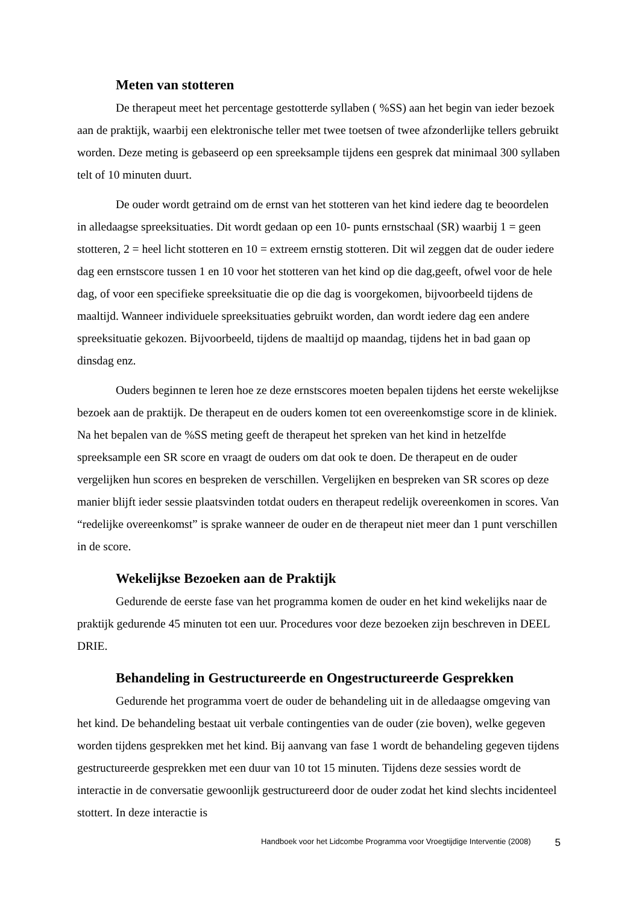Meten van stotteren
De therapeut meet het percentage gestotterde syllaben ( %SS) aan het begin van ieder bezoek aan de praktijk, waarbij een elektronische teller met twee toetsen of twee afzonderlijke tellers gebruikt worden. Deze meting is gebaseerd op een spreeksample tijdens een gesprek dat minimaal 300 syllaben telt of 10 minuten duurt.
De ouder wordt getraind om de ernst van het stotteren van het kind iedere dag te beoordelen in alledaagse spreeksituaties. Dit wordt gedaan op een 10- punts ernstschaal (SR) waarbij 1 = geen stotteren, 2 = heel licht stotteren en 10 = extreem ernstig stotteren. Dit wil zeggen dat de ouder iedere dag een ernstscore tussen 1 en 10 voor het stotteren van het kind op die dag,geeft, ofwel voor de hele dag, of voor een specifieke spreeksituatie die op die dag is voorgekomen, bijvoorbeeld tijdens de maaltijd. Wanneer individuele spreeksituaties gebruikt worden, dan wordt iedere dag een andere spreeksituatie gekozen. Bijvoorbeeld, tijdens de maaltijd op maandag, tijdens het in bad gaan op dinsdag enz.
Ouders beginnen te leren hoe ze deze ernstscores moeten bepalen tijdens het eerste wekelijkse bezoek aan de praktijk. De therapeut en de ouders komen tot een overeenkomstige score in de kliniek. Na het bepalen van de %SS meting geeft de therapeut het spreken van het kind in hetzelfde spreeksample een SR score en vraagt de ouders om dat ook te doen. De therapeut en de ouder vergelijken hun scores en bespreken de verschillen. Vergelijken en bespreken van SR scores op deze manier blijft ieder sessie plaatsvinden totdat ouders en therapeut redelijk overeenkomen in scores. Van “redelijke overeenkomst” is sprake wanneer de ouder en de therapeut niet meer dan 1 punt verschillen in de score.
Wekelijkse Bezoeken aan de Praktijk
Gedurende de eerste fase van het programma komen de ouder en het kind wekelijks naar de praktijk gedurende 45 minuten tot een uur. Procedures voor deze bezoeken zijn beschreven in DEEL DRIE.
Behandeling in Gestructureerde en Ongestructureerde Gesprekken
Gedurende het programma voert de ouder de behandeling uit in de alledaagse omgeving van het kind. De behandeling bestaat uit verbale contingenties van de ouder (zie boven), welke gegeven worden tijdens gesprekken met het kind. Bij aanvang van fase 1 wordt de behandeling gegeven tijdens gestructureerde gesprekken met een duur van 10 tot 15 minuten. Tijdens deze sessies wordt de interactie in de conversatie gewoonlijk gestructureerd door de ouder zodat het kind slechts incidenteel stottert. In deze interactie is
Handboek voor het Lidcombe Programma voor Vroegtijdige Interventie (2008) 5